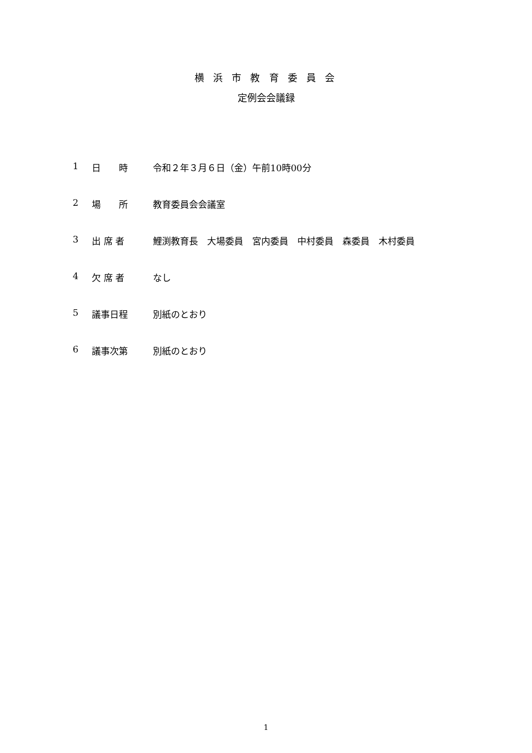横 浜 市 教 育 委 員 会
定例会会議録
1 日　　時 令和２年３月６日（金）午前10時00分
2 場　　所 教育委員会会議室
3 出 席 者 鯉渕教育長　大場委員　宮内委員　中村委員　森委員　木村委員
4 欠 席 者 なし
5 議事日程 別紙のとおり
6 議事次第 別紙のとおり
1